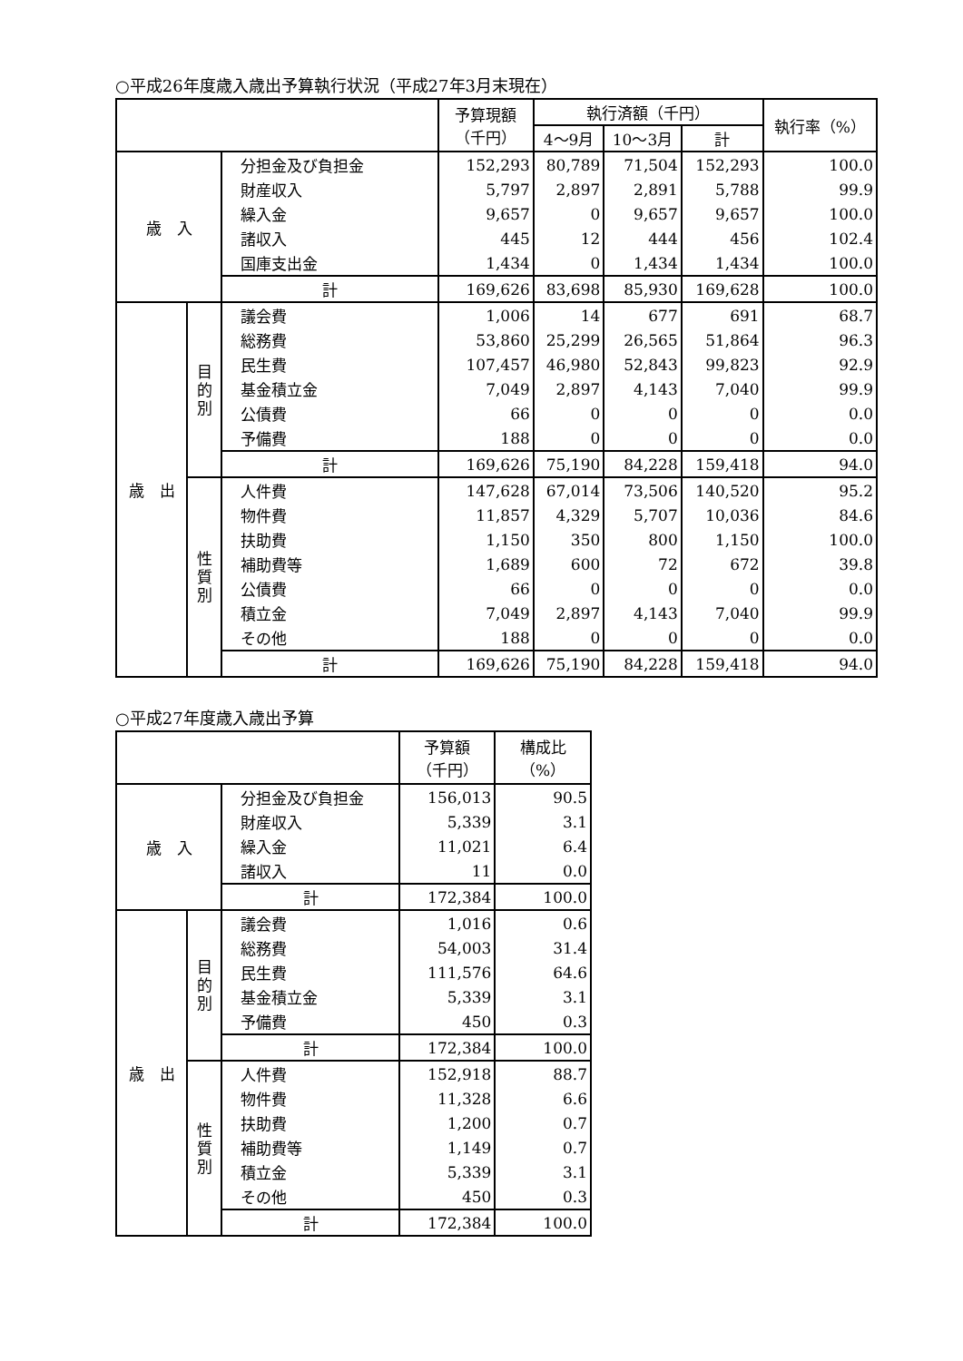○平成26年度歳入歳出予算執行状況（平成27年3月末現在）
| | | | 予算現額 （千円） | 執行済額（千円） | | | 執行率（%） |
| --- | --- | --- | --- | --- | --- | --- | --- |
| | | | | 4～9月 | 10～3月 | 計 | |
| 歳 入 | | 分担金及び負担金 | 152,293 | 80,789 | 71,504 | 152,293 | 100.0 |
| | | 財産収入 | 5,797 | 2,897 | 2,891 | 5,788 | 99.9 |
| | | 繰入金 | 9,657 | 0 | 9,657 | 9,657 | 100.0 |
| | | 諸収入 | 445 | 12 | 444 | 456 | 102.4 |
| | | 国庫支出金 | 1,434 | 0 | 1,434 | 1,434 | 100.0 |
| | | 計 | 169,626 | 83,698 | 85,930 | 169,628 | 100.0 |
| 歳 出 | 目 的 別 | 議会費 | 1,006 | 14 | 677 | 691 | 68.7 |
| | | 総務費 | 53,860 | 25,299 | 26,565 | 51,864 | 96.3 |
| | | 民生費 | 107,457 | 46,980 | 52,843 | 99,823 | 92.9 |
| | | 基金積立金 | 7,049 | 2,897 | 4,143 | 7,040 | 99.9 |
| | | 公債費 | 66 | 0 | 0 | 0 | 0.0 |
| | | 予備費 | 188 | 0 | 0 | 0 | 0.0 |
| | | 計 | 169,626 | 75,190 | 84,228 | 159,418 | 94.0 |
| | 性 質 別 | 人件費 | 147,628 | 67,014 | 73,506 | 140,520 | 95.2 |
| | | 物件費 | 11,857 | 4,329 | 5,707 | 10,036 | 84.6 |
| | | 扶助費 | 1,150 | 350 | 800 | 1,150 | 100.0 |
| | | 補助費等 | 1,689 | 600 | 72 | 672 | 39.8 |
| | | 公債費 | 66 | 0 | 0 | 0 | 0.0 |
| | | 積立金 | 7,049 | 2,897 | 4,143 | 7,040 | 99.9 |
| | | その他 | 188 | 0 | 0 | 0 | 0.0 |
| | | 計 | 169,626 | 75,190 | 84,228 | 159,418 | 94.0 |
○平成27年度歳入歳出予算
| | | | 予算額 （千円） | 構成比（%） |
| --- | --- | --- | --- | --- |
| 歳 入 | | 分担金及び負担金 | 156,013 | 90.5 |
| | | 財産収入 | 5,339 | 3.1 |
| | | 繰入金 | 11,021 | 6.4 |
| | | 諸収入 | 11 | 0.0 |
| | | 計 | 172,384 | 100.0 |
| 歳 出 | 目 的 別 | 議会費 | 1,016 | 0.6 |
| | | 総務費 | 54,003 | 31.4 |
| | | 民生費 | 111,576 | 64.6 |
| | | 基金積立金 | 5,339 | 3.1 |
| | | 予備費 | 450 | 0.3 |
| | | 計 | 172,384 | 100.0 |
| | 性 質 別 | 人件費 | 152,918 | 88.7 |
| | | 物件費 | 11,328 | 6.6 |
| | | 扶助費 | 1,200 | 0.7 |
| | | 補助費等 | 1,149 | 0.7 |
| | | 積立金 | 5,339 | 3.1 |
| | | その他 | 450 | 0.3 |
| | | 計 | 172,384 | 100.0 |